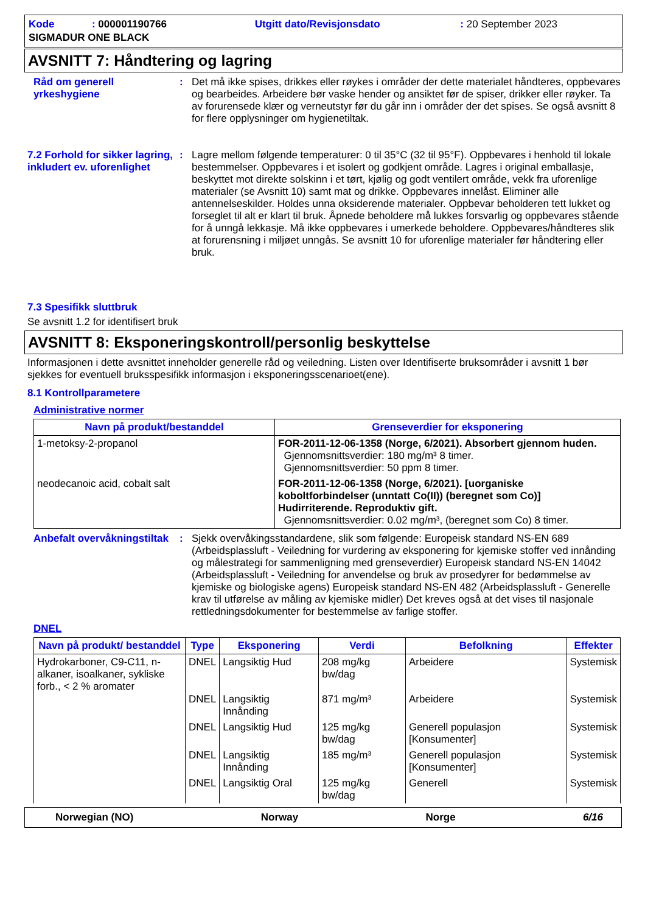| Kode : 000001190766 | Utgitt dato/Revisjonsdato | : 20 September 2023 |
| SIGMADUR ONE BLACK | | |
AVSNITT 7: Håndtering og lagring
Råd om generell yrkeshygiene
: Det må ikke spises, drikkes eller røykes i områder der dette materialet håndteres, oppbevares og bearbeides. Arbeidere bør vaske hender og ansiktet før de spiser, drikker eller røyker. Ta av forurensede klær og verneutstyr før du går inn i områder der det spises. Se også avsnitt 8 for flere opplysninger om hygienetiltak.
7.2 Forhold for sikker lagring, inkludert ev. uforenlighet
: Lagre mellom følgende temperaturer: 0 til 35°C (32 til 95°F). Oppbevares i henhold til lokale bestemmelser. Oppbevares i et isolert og godkjent område. Lagres i original emballasje, beskyttet mot direkte solskinn i et tørt, kjølig og godt ventilert område, vekk fra uforenlige materialer (se Avsnitt 10) samt mat og drikke. Oppbevares innelåst. Eliminer alle antennelseskilder. Holdes unna oksiderende materialer. Oppbevar beholderen tett lukket og forseglet til alt er klart til bruk. Åpnede beholdere må lukkes forsvarlig og oppbevares stående for å unngå lekkasje. Må ikke oppbevares i umerkede beholdere. Oppbevares/håndteres slik at forurensning i miljøet unngås. Se avsnitt 10 for uforenlige materialer før håndtering eller bruk.
7.3 Spesifikk sluttbruk
Se avsnitt 1.2 for identifisert bruk
AVSNITT 8: Eksponeringskontroll/personlig beskyttelse
Informasjonen i dette avsnittet inneholder generelle råd og veiledning. Listen over Identifiserte bruksområder i avsnitt 1 bør sjekkes for eventuell bruksspesifikk informasjon i eksponeringsscenarioet(ene).
8.1 Kontrollparametere
Administrative normer
| Navn på produkt/bestanddel | Grenseverdier for eksponering |
| --- | --- |
| 1-metoksy-2-propanol | FOR-2011-12-06-1358 (Norge, 6/2021). Absorbert gjennom huden. Gjennomsnittsverdier: 180 mg/m³ 8 timer. Gjennomsnittsverdier: 50 ppm 8 timer. |
| neodecanoic acid, cobalt salt | FOR-2011-12-06-1358 (Norge, 6/2021). [uorganiske koboltforbindelser (unntatt Co(II)) (beregnet som Co)] Hudirriterende. Reproduktiv gift. Gjennomsnittsverdier: 0.02 mg/m³, (beregnet som Co) 8 timer. |
Anbefalt overvåkningstiltak
: Sjekk overvåkingsstandardene, slik som følgende: Europeisk standard NS-EN 689 (Arbeidsplassluft - Veiledning for vurdering av eksponering for kjemiske stoffer ved innånding og målestrategi for sammenligning med grenseverdier) Europeisk standard NS-EN 14042 (Arbeidsplassluft - Veiledning for anvendelse og bruk av prosedyrer for bedømmelse av kjemiske og biologiske agens) Europeisk standard NS-EN 482 (Arbeidsplassluft - Generelle krav til utførelse av måling av kjemiske midler) Det kreves også at det vises til nasjonale rettledningsdokumenter for bestemmelse av farlige stoffer.
DNEL
| Navn på produkt/ bestanddel | Type | Eksponering | Verdi | Befolkning | Effekter |
| --- | --- | --- | --- | --- | --- |
| Hydrokarboner, C9-C11, n-alkaner, isoalkaner, sykliske forb., < 2 % aromater | DNEL | Langsiktig Hud | 208 mg/kg bw/dag | Arbeidere | Systemisk |
| | DNEL | Langsiktig Innånding | 871 mg/m³ | Arbeidere | Systemisk |
| | DNEL | Langsiktig Hud | 125 mg/kg bw/dag | Generell populasjon [Konsumenter] | Systemisk |
| | DNEL | Langsiktig Innånding | 185 mg/m³ | Generell populasjon [Konsumenter] | Systemisk |
| | DNEL | Langsiktig Oral | 125 mg/kg bw/dag | Generell | Systemisk |
Norwegian (NO) Norway Norge 6/16